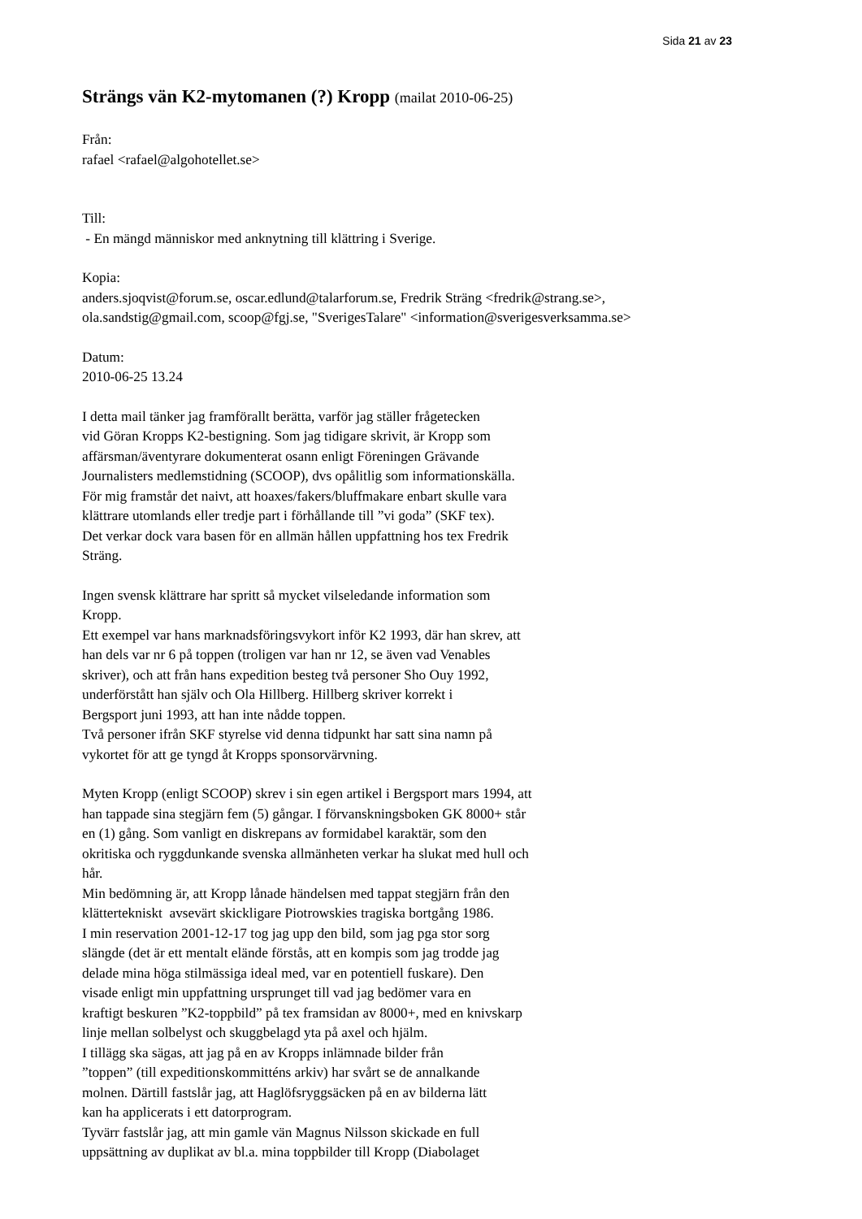Sida 21 av 23
Strängs vän K2-mytomanen (?) Kropp (mailat 2010-06-25)
Från:
rafael <rafael@algohotellet.se>
Till:
- En mängd människor med anknytning till klättring i Sverige.
Kopia:
anders.sjoqvist@forum.se, oscar.edlund@talarforum.se, Fredrik Sträng <fredrik@strang.se>,
ola.sandstig@gmail.com, scoop@fgj.se, "SverigesTalare" <information@sverigesverksamma.se>
Datum:
2010-06-25 13.24
I detta mail tänker jag framförallt berätta, varför jag ställer frågetecken
vid Göran Kropps K2-bestigning. Som jag tidigare skrivit, är Kropp som
affärsman/äventyrare dokumenterat osann enligt Föreningen Grävande
Journalisters medlemstidning (SCOOP), dvs opålitlig som informationskälla.
För mig framstår det naivt, att hoaxes/fakers/bluffmakare enbart skulle vara
klättrare utomlands eller tredje part i förhållande till ”vi goda” (SKF tex).
Det verkar dock vara basen för en allmän hållen uppfattning hos tex Fredrik
Sträng.
Ingen svensk klättrare har spritt så mycket vilseledande information som
Kropp.
Ett exempel var hans marknadsföringsvykort inför K2 1993, där han skrev, att
han dels var nr 6 på toppen (troligen var han nr 12, se även vad Venables
skriver), och att från hans expedition besteg två personer Sho Ouy 1992,
underförstått han själv och Ola Hillberg. Hillberg skriver korrekt i
Bergsport juni 1993, att han inte nådde toppen.
Två personer ifrån SKF styrelse vid denna tidpunkt har satt sina namn på
vykortet för att ge tyngd åt Kropps sponsorvärvning.
Myten Kropp (enligt SCOOP) skrev i sin egen artikel i Bergsport mars 1994, att
han tappade sina stegjärn fem (5) gångar. I förvanskningsboken GK 8000+ står
en (1) gång. Som vanligt en diskrepans av formidabel karaktär, som den
okritiska och ryggdunkande svenska allmänheten verkar ha slukat med hull och
hår.
Min bedömning är, att Kropp lånade händelsen med tappat stegjärn från den
klättertekniskt avsevärt skickligare Piotrowskies tragiska bortgång 1986.
I min reservation 2001-12-17 tog jag upp den bild, som jag pga stor sorg
slängde (det är ett mentalt elände förstås, att en kompis som jag trodde jag
delade mina höga stilmässiga ideal med, var en potentiell fuskare). Den
visade enligt min uppfattning ursprunget till vad jag bedömer vara en
kraftigt beskuren ”K2-toppbild” på tex framsidan av 8000+, med en knivskarp
linje mellan solbelyst och skuggbelagd yta på axel och hjälm.
I tillägg ska sägas, att jag på en av Kropps inlämnade bilder från
”toppen” (till expeditionskommitténs arkiv) har svårt se de annalkande
molnen. Därtill fastslår jag, att Haglöfsryggsäcken på en av bilderna lätt
kan ha applicerats i ett datorprogram.
Tyvärr fastslår jag, att min gamle vän Magnus Nilsson skickade en full
uppsättning av duplikat av bl.a. mina toppbilder till Kropp (Diabolaget